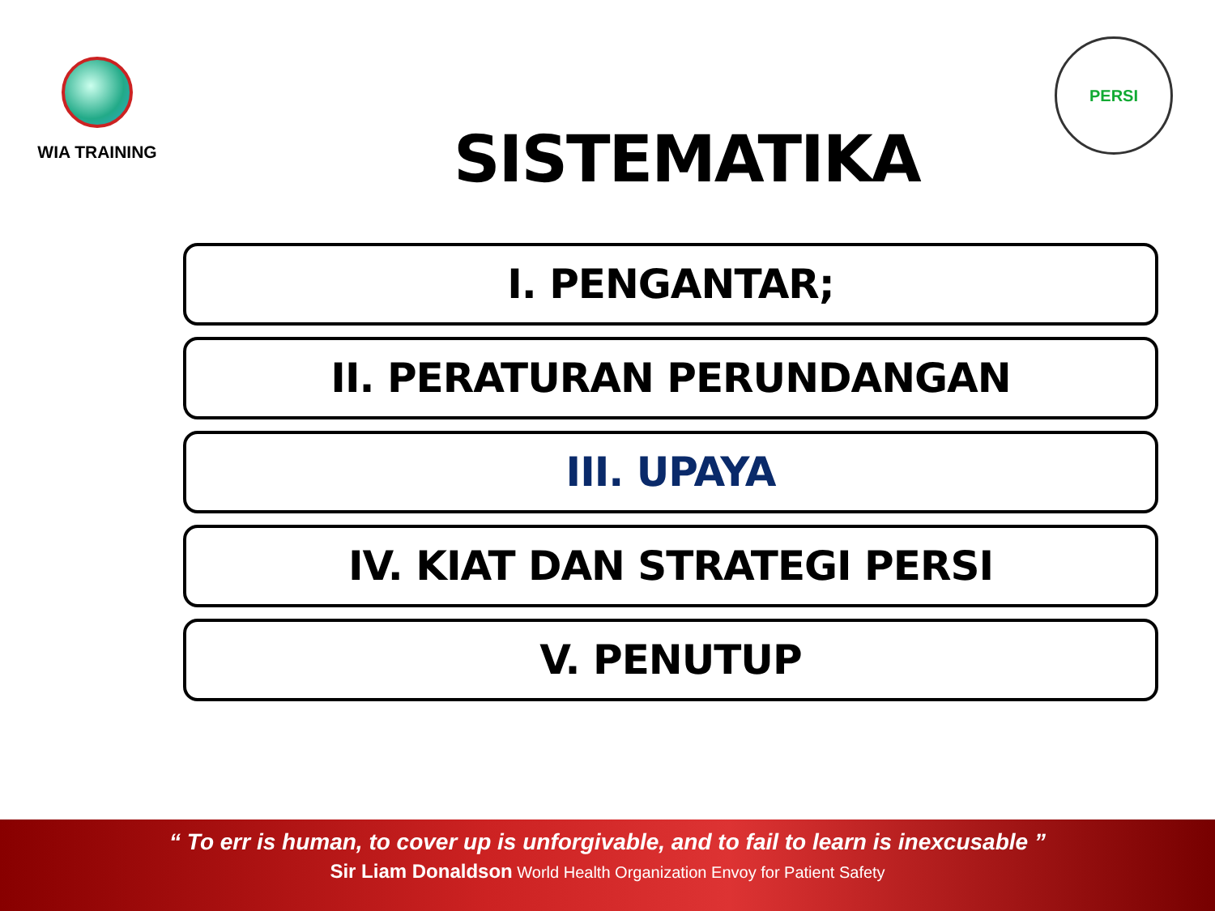WIA TRAINING
SISTEMATIKA
PERSI
I. PENGANTAR;
II. PERATURAN PERUNDANGAN
III. UPAYA
IV. KIAT DAN STRATEGI PERSI
V. PENUTUP
“ To err is human, to cover up is unforgivable, and to fail to learn is inexcusable ”
Sir Liam Donaldson World Health Organization Envoy for Patient Safety